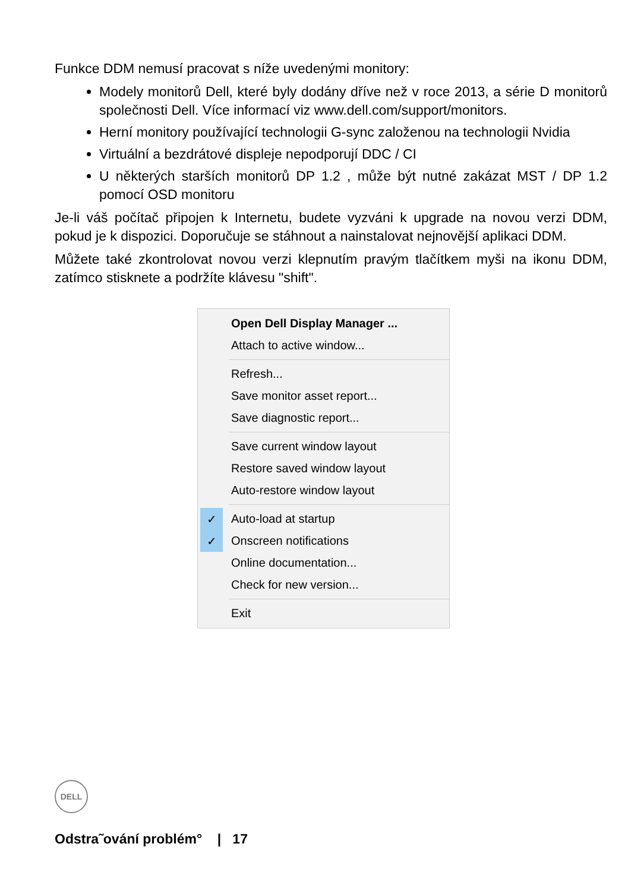Funkce DDM nemusí pracovat s níže uvedenými monitory:
Modely monitorů Dell, které byly dodány dříve než v roce 2013, a série D monitorů společnosti Dell. Více informací viz www.dell.com/support/monitors.
Herní monitory používající technologii G-sync založenou na technologii Nvidia
Virtuální a bezdrátové displeje nepodporují DDC / CI
U některých starších monitorů DP 1.2 , může být nutné zakázat MST / DP 1.2 pomocí OSD monitoru
Je-li váš počítač připojen k Internetu, budete vyzváni k upgrade na novou verzi DDM, pokud je k dispozici. Doporučuje se stáhnout a nainstalovat nejnovější aplikaci DDM.
Můžete také zkontrolovat novou verzi klepnutím pravým tlačítkem myši na ikonu DDM, zatímco stisknete a podržíte klávesu "shift".
Open Dell Display Manager ...
Attach to active window...
Refresh...
Save monitor asset report...
Save diagnostic report...
Save current window layout
Restore saved window layout
Auto-restore window layout
✓ Auto-load at startup
✓ Onscreen notifications
Online documentation...
Check for new version...
Exit
DELL
Odstra˜ování problém° | 17